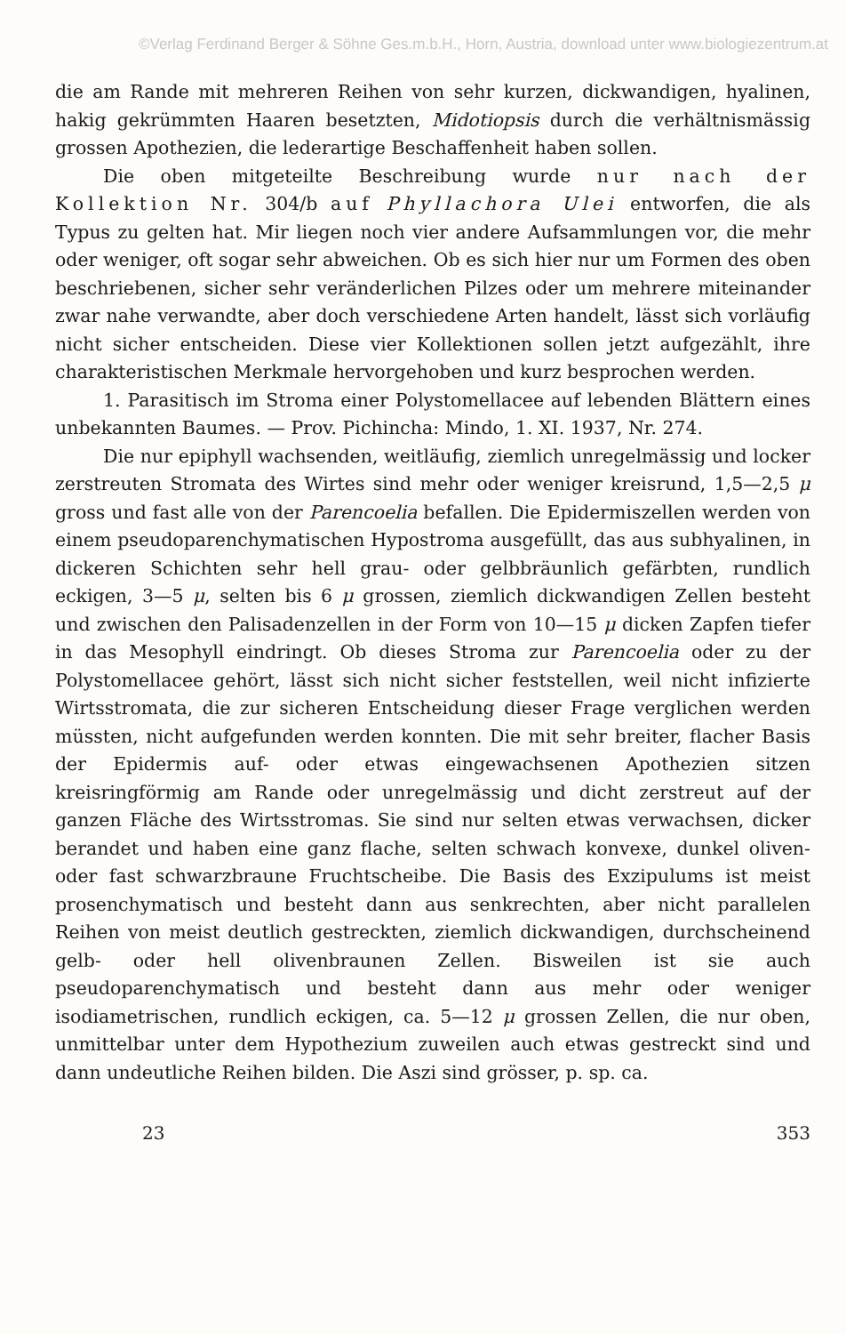©Verlag Ferdinand Berger & Söhne Ges.m.b.H., Horn, Austria, download unter www.biologiezentrum.at
die am Rande mit mehreren Reihen von sehr kurzen, dickwandigen, hyalinen, hakig gekrümmten Haaren besetzten, Midotiopsis durch die verhältnismässig grossen Apothezien, die lederartige Beschaffenheit haben sollen.
Die oben mitgeteilte Beschreibung wurde nur nach der Kollektion Nr. 304/b auf Phyllachora Ulei entworfen, die als Typus zu gelten hat. Mir liegen noch vier andere Aufsammlungen vor, die mehr oder weniger, oft sogar sehr abweichen. Ob es sich hier nur um Formen des oben beschriebenen, sicher sehr veränderlichen Pilzes oder um mehrere miteinander zwar nahe verwandte, aber doch verschiedene Arten handelt, lässt sich vorläufig nicht sicher entscheiden. Diese vier Kollektionen sollen jetzt aufgezählt, ihre charakteristischen Merkmale hervorgehoben und kurz besprochen werden.
1. Parasitisch im Stroma einer Polystomellacee auf lebenden Blättern eines unbekannten Baumes. — Prov. Pichincha: Mindo, 1. XI. 1937, Nr. 274.
Die nur epiphyll wachsenden, weitläufig, ziemlich unregelmässig und locker zerstreuten Stromata des Wirtes sind mehr oder weniger kreisrund, 1,5—2,5 μ gross und fast alle von der Parencoelia befallen. Die Epidermiszellen werden von einem pseudoparenchymatischen Hypostroma ausgefüllt, das aus subhyalinen, in dickeren Schichten sehr hell grau- oder gelbbräunlich gefärbten, rundlich eckigen, 3—5 μ, selten bis 6 μ grossen, ziemlich dickwandigen Zellen besteht und zwischen den Palisadenzellen in der Form von 10—15 μ dicken Zapfen tiefer in das Mesophyll eindringt. Ob dieses Stroma zur Parencoelia oder zu der Polystomellacee gehört, lässt sich nicht sicher feststellen, weil nicht infizierte Wirtsstromata, die zur sicheren Entscheidung dieser Frage verglichen werden müssten, nicht aufgefunden werden konnten. Die mit sehr breiter, flacher Basis der Epidermis auf- oder etwas eingewachsenen Apothezien sitzen kreisringförmig am Rande oder unregelmässig und dicht zerstreut auf der ganzen Fläche des Wirtsstromas. Sie sind nur selten etwas verwachsen, dicker berandet und haben eine ganz flache, selten schwach konvexe, dunkel oliven- oder fast schwarzbraune Fruchtscheibe. Die Basis des Exzipulums ist meist prosenchymatisch und besteht dann aus senkrechten, aber nicht parallelen Reihen von meist deutlich gestreckten, ziemlich dickwandigen, durchscheinend gelb- oder hell olivenbraunen Zellen. Bisweilen ist sie auch pseudoparenchymatisch und besteht dann aus mehr oder weniger isodiametrischen, rundlich eckigen, ca. 5—12 μ grossen Zellen, die nur oben, unmittelbar unter dem Hypothezium zuweilen auch etwas gestreckt sind und dann undeutliche Reihen bilden. Die Aszi sind grösser, p. sp. ca.
23 353